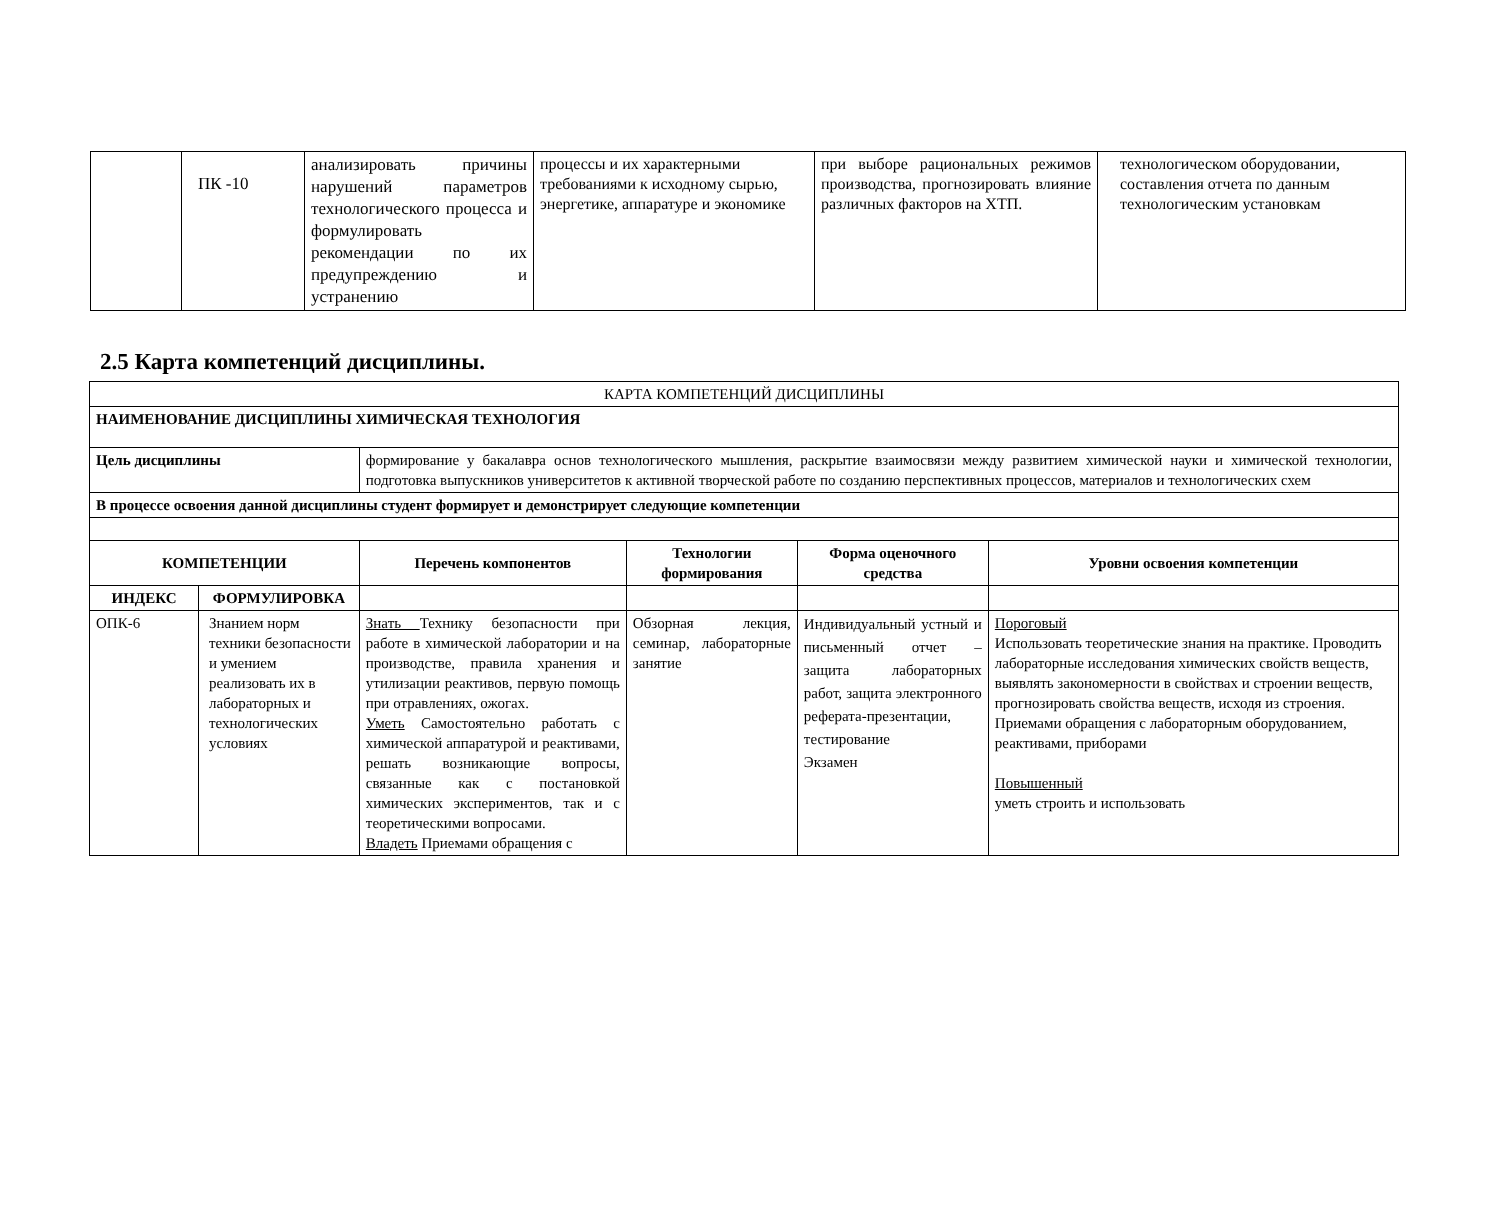| | ПК -10 | анализировать причины нарушений параметров технологического процесса и формулировать рекомендации по их предупреждению и устранению | процессы и их характерными требованиями к исходному сырью, энергетике, аппаратуре и экономике | при выборе рациональных режимов производства, прогнозировать влияние различных факторов на ХТП. | технологическом оборудовании, составления отчета по данным технологическим установкам |
2.5 Карта компетенций дисциплины.
| КАРТА КОМПЕТЕНЦИЙ ДИСЦИПЛИНЫ | | | | | | |
| НАИМЕНОВАНИЕ ДИСЦИПЛИНЫ ХИМИЧЕСКАЯ ТЕХНОЛОГИЯ | | | | | | |
| Цель дисциплины | | формирование у бакалавра основ технологического мышления, раскрытие взаимосвязи между развитием химической науки и химической технологии, подготовка выпускников университетов к активной творческой работе по созданию перспективных процессов, материалов и технологических схем | | | | |
| В процессе освоения данной дисциплины студент формирует и демонстрирует следующие компетенции | | | | | | |
| КОМПЕТЕНЦИИ | | | Перечень компонентов | Технологии формирования | Форма оценочного средства | Уровни освоения компетенции |
| ИНДЕКС | ФОРМУЛИРОВКА | | | | | |
| ОПК-6 | Знанием норм техники безопасности и умением реализовать их в лабораторных и технологических условиях | | Знать Технику безопасности при работе в химической лаборатории и на производстве, правила хранения и утилизации реактивов, первую помощь при отравлениях, ожогах. Уметь Самостоятельно работать с химической аппаратурой и реактивами, решать возникающие вопросы, связанные как с постановкой химических экспериментов, так и с теоретическими вопросами. Владеть Приемами обращения с | Обзорная лекция, семинар, лабораторные занятие | Индивидуальный устный и письменный отчет – защита лабораторных работ, защита электронного реферата-презентации, тестирование Экзамен | Пороговый Использовать теоретические знания на практике. Проводить лабораторные исследования химических свойств веществ, выявлять закономерности в свойствах и строении веществ, прогнозировать свойства веществ, исходя из строения. Приемами обращения с лабораторным оборудованием, реактивами, приборами Повышенный уметь строить и использовать |